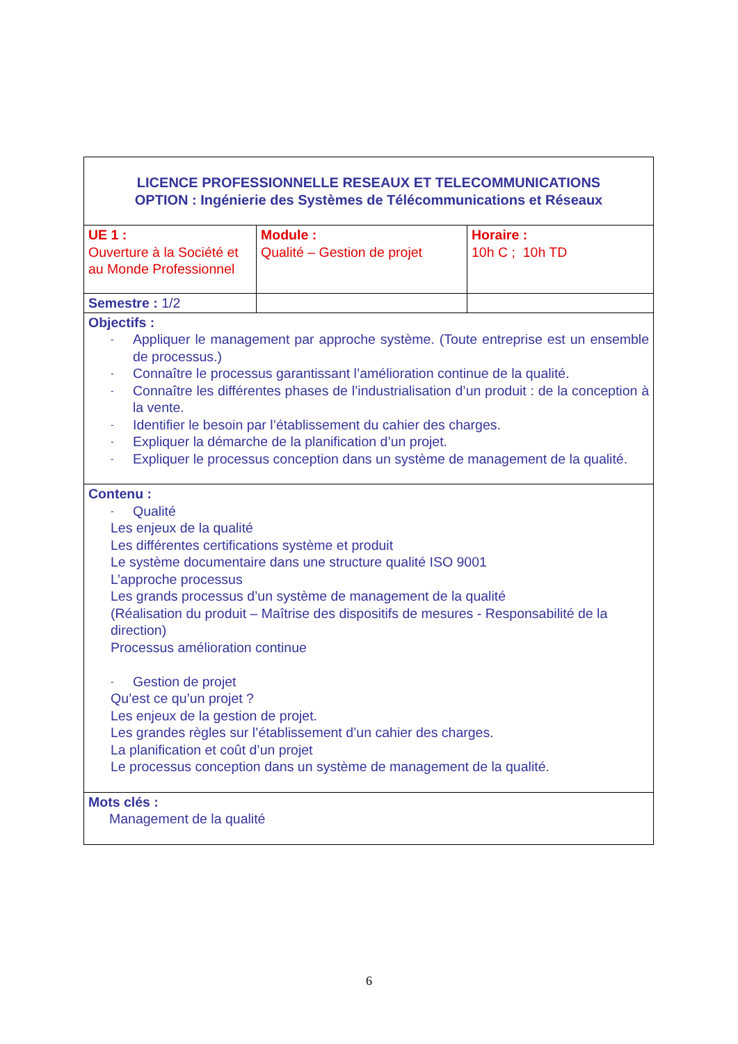| LICENCE PROFESSIONNELLE RESEAUX ET TELECOMMUNICATIONS OPTION : Ingénierie des Systèmes de Télécommunications et Réseaux | | |
| UE 1 : Ouverture à la Société et au Monde Professionnel | Module : Qualité – Gestion de projet | Horaire : 10h C ; 10h TD |
| Semestre : 1/2 | | |
| Objectifs : - Appliquer le management par approche système. (Toute entreprise est un ensemble de processus.) - Connaître le processus garantissant l’amélioration continue de la qualité. - Connaître les différentes phases de l’industrialisation d’un produit : de la conception à la vente. - Identifier le besoin par l’établissement du cahier des charges. - Expliquer la démarche de la planification d’un projet. - Expliquer le processus conception dans un système de management de la qualité. | | |
| Contenu : - Qualité Les enjeux de la qualité Les différentes certifications système et produit Le système documentaire dans une structure qualité ISO 9001 L’approche processus Les grands processus d’un système de management de la qualité (Réalisation du produit – Maîtrise des dispositifs de mesures - Responsabilité de la direction) Processus amélioration continue - Gestion de projet Qu’est ce qu’un projet ? Les enjeux de la gestion de projet. Les grandes règles sur l’établissement d’un cahier des charges. La planification et coût d’un projet Le processus conception dans un système de management de la qualité. | | |
| Mots clés : Management de la qualité | | |
6